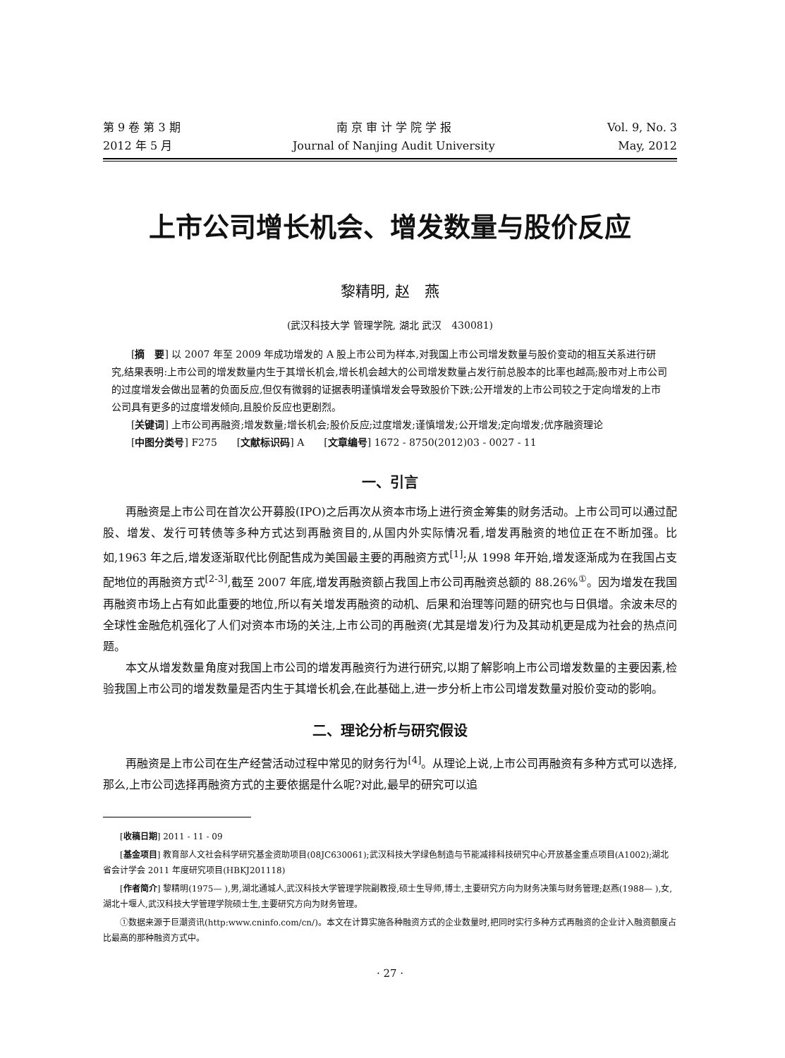第 9 卷 第 3 期
2012 年 5 月
南 京 审 计 学 院 学 报
Journal of Nanjing Audit University
Vol. 9, No. 3
May, 2012
上市公司增长机会、增发数量与股价反应
黎精明, 赵　燕
(武汉科技大学 管理学院, 湖北 武汉　430081)
[摘　要] 以 2007 年至 2009 年成功增发的 A 股上市公司为样本,对我国上市公司增发数量与股价变动的相互关系进行研究,结果表明:上市公司的增发数量内生于其增长机会,增长机会越大的公司增发数量占发行前总股本的比率也越高;股市对上市公司的过度增发会做出显著的负面反应,但仅有微弱的证据表明谨慎增发会导致股价下跌;公开增发的上市公司较之于定向增发的上市公司具有更多的过度增发倾向,且股价反应也更剧烈。
[关键词] 上市公司再融资;增发数量;增长机会;股价反应;过度增发;谨慎增发;公开增发;定向增发;优序融资理论
[中图分类号] F275　　[文献标识码] A　　[文章编号] 1672 - 8750(2012)03 - 0027 - 11
一、引言
再融资是上市公司在首次公开募股(IPO)之后再次从资本市场上进行资金筹集的财务活动。上市公司可以通过配股、增发、发行可转债等多种方式达到再融资目的,从国内外实际情况看,增发再融资的地位正在不断加强。比如,1963 年之后,增发逐渐取代比例配售成为美国最主要的再融资方式<sup>[1]</sup>;从 1998 年开始,增发逐渐成为在我国占支配地位的再融资方式<sup>[2-3]</sup>,截至 2007 年底,增发再融资额占我国上市公司再融资总额的 88.26%<sup>①</sup>。因为增发在我国再融资市场上占有如此重要的地位,所以有关增发再融资的动机、后果和治理等问题的研究也与日俱增。余波未尽的全球性金融危机强化了人们对资本市场的关注,上市公司的再融资(尤其是增发)行为及其动机更是成为社会的热点问题。
本文从增发数量角度对我国上市公司的增发再融资行为进行研究,以期了解影响上市公司增发数量的主要因素,检验我国上市公司的增发数量是否内生于其增长机会,在此基础上,进一步分析上市公司增发数量对股价变动的影响。
二、理论分析与研究假设
再融资是上市公司在生产经营活动过程中常见的财务行为<sup>[4]</sup>。从理论上说,上市公司再融资有多种方式可以选择,那么,上市公司选择再融资方式的主要依据是什么呢?对此,最早的研究可以追
[收稿日期] 2011 - 11 - 09
[基金项目] 教育部人文社会科学研究基金资助项目(08JC630061);武汉科技大学绿色制造与节能减排科技研究中心开放基金重点项目(A1002);湖北省会计学会 2011 年度研究项目(HBKJ201118)
[作者简介] 黎精明(1975— ),男,湖北通城人,武汉科技大学管理学院副教授,硕士生导师,博士,主要研究方向为财务决策与财务管理;赵燕(1988— ),女,湖北十堰人,武汉科技大学管理学院硕士生,主要研究方向为财务管理。
①数据来源于巨潮资讯(http:www.cninfo.com/cn/)。本文在计算实施各种融资方式的企业数量时,把同时实行多种方式再融资的企业计入融资额度占比最高的那种融资方式中。
· 27 ·